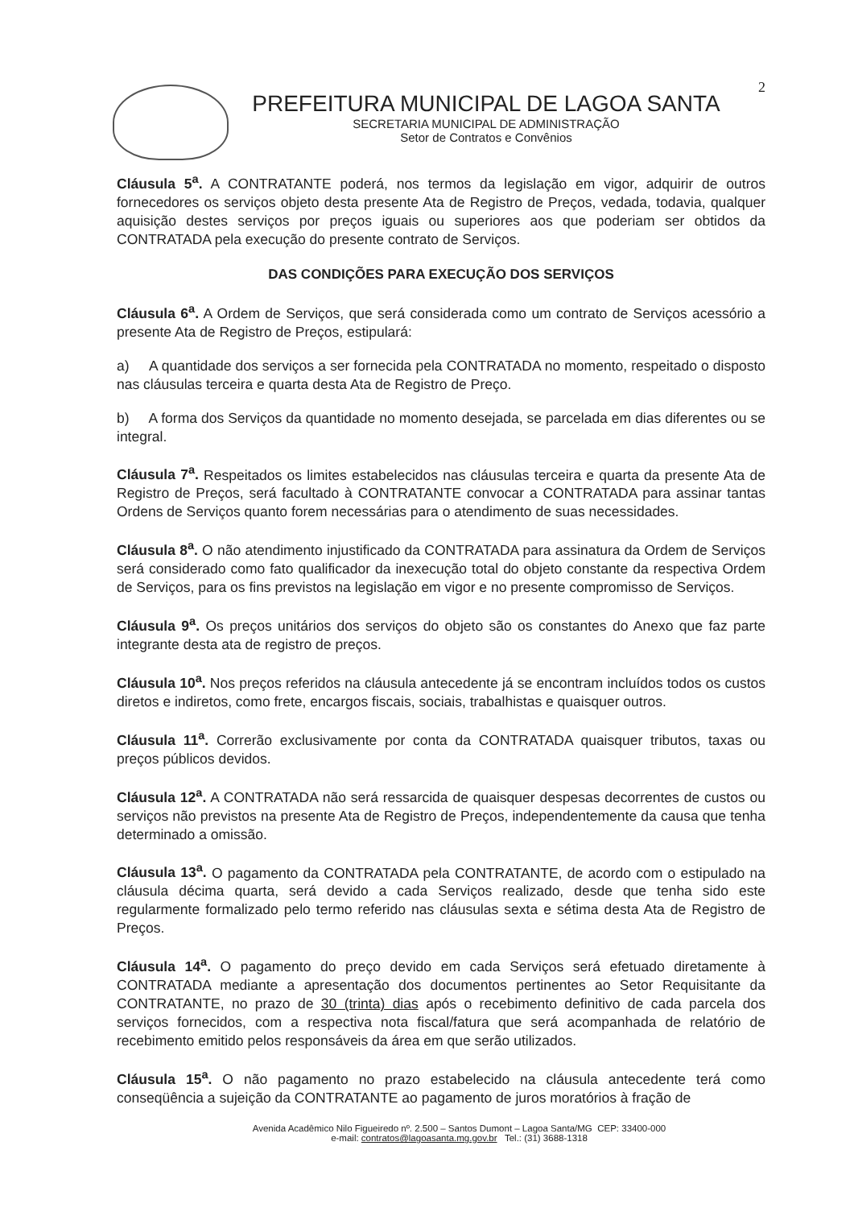2
PREFEITURA MUNICIPAL DE LAGOA SANTA
SECRETARIA MUNICIPAL DE ADMINISTRAÇÃO
Setor de Contratos e Convênios
Cláusula 5<sup>a</sup>. A CONTRATANTE poderá, nos termos da legislação em vigor, adquirir de outros fornecedores os serviços objeto desta presente Ata de Registro de Preços, vedada, todavia, qualquer aquisição destes serviços por preços iguais ou superiores aos que poderiam ser obtidos da CONTRATADA pela execução do presente contrato de Serviços.
DAS CONDIÇÕES PARA EXECUÇÃO DOS SERVIÇOS
Cláusula 6<sup>a</sup>. A Ordem de Serviços, que será considerada como um contrato de Serviços acessório a presente Ata de Registro de Preços, estipulará:
a) A quantidade dos serviços a ser fornecida pela CONTRATADA no momento, respeitado o disposto nas cláusulas terceira e quarta desta Ata de Registro de Preço.
b) A forma dos Serviços da quantidade no momento desejada, se parcelada em dias diferentes ou se integral.
Cláusula 7<sup>a</sup>. Respeitados os limites estabelecidos nas cláusulas terceira e quarta da presente Ata de Registro de Preços, será facultado à CONTRATANTE convocar a CONTRATADA para assinar tantas Ordens de Serviços quanto forem necessárias para o atendimento de suas necessidades.
Cláusula 8<sup>a</sup>. O não atendimento injustificado da CONTRATADA para assinatura da Ordem de Serviços será considerado como fato qualificador da inexecução total do objeto constante da respectiva Ordem de Serviços, para os fins previstos na legislação em vigor e no presente compromisso de Serviços.
Cláusula 9<sup>a</sup>. Os preços unitários dos serviços do objeto são os constantes do Anexo que faz parte integrante desta ata de registro de preços.
Cláusula 10<sup>a</sup>. Nos preços referidos na cláusula antecedente já se encontram incluídos todos os custos diretos e indiretos, como frete, encargos fiscais, sociais, trabalhistas e quaisquer outros.
Cláusula 11<sup>a</sup>. Correrão exclusivamente por conta da CONTRATADA quaisquer tributos, taxas ou preços públicos devidos.
Cláusula 12<sup>a</sup>. A CONTRATADA não será ressarcida de quaisquer despesas decorrentes de custos ou serviços não previstos na presente Ata de Registro de Preços, independentemente da causa que tenha determinado a omissão.
Cláusula 13<sup>a</sup>. O pagamento da CONTRATADA pela CONTRATANTE, de acordo com o estipulado na cláusula décima quarta, será devido a cada Serviços realizado, desde que tenha sido este regularmente formalizado pelo termo referido nas cláusulas sexta e sétima desta Ata de Registro de Preços.
Cláusula 14<sup>a</sup>. O pagamento do preço devido em cada Serviços será efetuado diretamente à CONTRATADA mediante a apresentação dos documentos pertinentes ao Setor Requisitante da CONTRATANTE, no prazo de 30 (trinta) dias após o recebimento definitivo de cada parcela dos serviços fornecidos, com a respectiva nota fiscal/fatura que será acompanhada de relatório de recebimento emitido pelos responsáveis da área em que serão utilizados.
Cláusula 15<sup>a</sup>. O não pagamento no prazo estabelecido na cláusula antecedente terá como conseqüência a sujeição da CONTRATANTE ao pagamento de juros moratórios à fração de
Avenida Acadêmico Nilo Figueiredo nº. 2.500 – Santos Dumont – Lagoa Santa/MG CEP: 33400-000
e-mail: contratos@lagoasanta.mg.gov.br Tel.: (31) 3688-1318